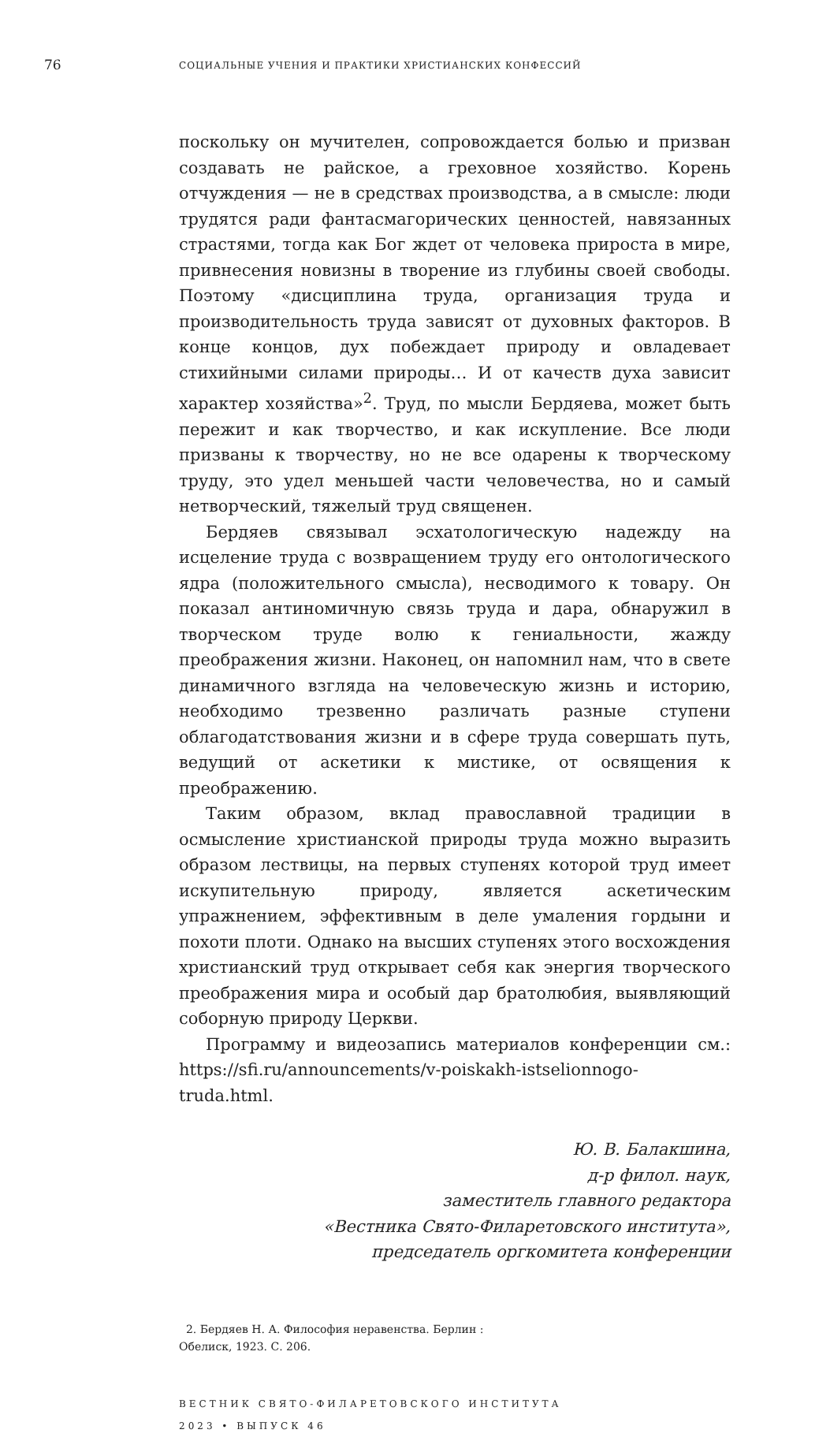76
СОЦИАЛЬНЫЕ УЧЕНИЯ И ПРАКТИКИ ХРИСТИАНСКИХ КОНФЕССИЙ
поскольку он мучителен, сопровождается болью и призван создавать не райское, а греховное хозяйство. Корень отчуждения — не в средствах производства, а в смысле: люди трудятся ради фантасмагорических ценностей, навязанных страстями, тогда как Бог ждет от человека прироста в мире, привнесения новизны в творение из глубины своей свободы. Поэтому «дисциплина труда, организация труда и производительность труда зависят от духовных факторов. В конце концов, дух побеждает природу и овладевает стихийными силами природы… И от качеств духа зависит характер хозяйства»<sup>2</sup>. Труд, по мысли Бердяева, может быть пережит и как творчество, и как искупление. Все люди призваны к творчеству, но не все одарены к творческому труду, это удел меньшей части человечества, но и самый нетворческий, тяжелый труд священен.
Бердяев связывал эсхатологическую надежду на исцеление труда с возвращением труду его онтологического ядра (положительного смысла), несводимого к товару. Он показал антиномичную связь труда и дара, обнаружил в творческом труде волю к гениальности, жажду преображения жизни. Наконец, он напомнил нам, что в свете динамичного взгляда на человеческую жизнь и историю, необходимо трезвенно различать разные ступени облагодатствования жизни и в сфере труда совершать путь, ведущий от аскетики к мистике, от освящения к преображению.
Таким образом, вклад православной традиции в осмысление христианской природы труда можно выразить образом лествицы, на первых ступенях которой труд имеет искупительную природу, является аскетическим упражнением, эффективным в деле умаления гордыни и похоти плоти. Однако на высших ступенях этого восхождения христианский труд открывает себя как энергия творческого преображения мира и особый дар братолюбия, выявляющий соборную природу Церкви.
Программу и видеозапись материалов конференции см.: https://sfi.ru/announcements/v-poiskakh-istselionnogo-truda.html.
Ю. В. Балакшина,
д-р филол. наук,
заместитель главного редактора
«Вестника Свято-Филаретовского института»,
председатель оргкомитета конференции
2. Бердяев Н. А. Философия неравенства. Берлин : Обелиск, 1923. С. 206.
ВЕСТНИК СВЯТО-ФИЛАРЕТОВСКОГО ИНСТИТУТА
2023 • ВЫПУСК 46